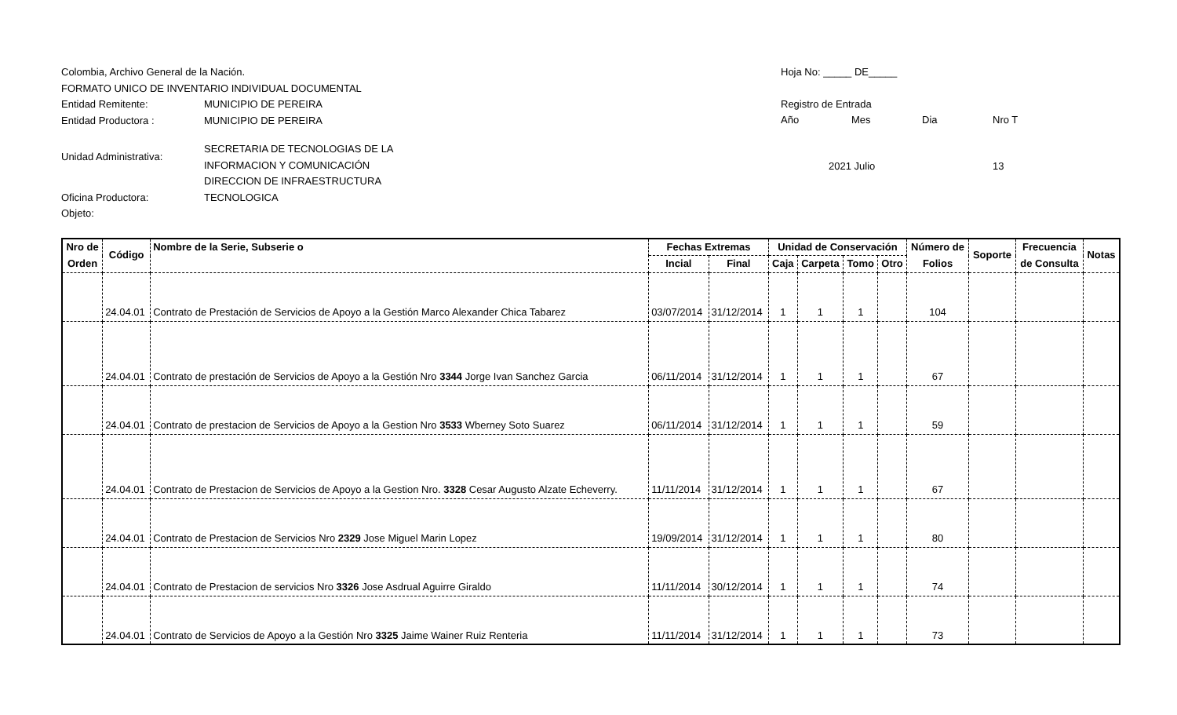Colombia, Archivo General de la Nación.
FORMATO UNICO DE INVENTARIO INDIVIDUAL DOCUMENTAL
Entidad Remitente: MUNICIPIO DE PEREIRA
Entidad Productora : MUNICIPIO DE PEREIRA
Unidad Administrativa: SECRETARIA DE TECNOLOGIAS DE LA
INFORMACION Y COMUNICACIÓN
Oficina Productora: DIRECCION DE INFRAESTRUCTURA
TECNOLOGICA
Objeto:
Hoja No: _____ DE_____
Registro de Entrada
Año Mes Dia Nro T
2021 Julio 13
| Nro de Orden | Código | Nombre de la Serie, Subserie o | Fechas Extremas | | Unidad de Conservación | | | | Número de Folios | Soporte | Frecuencia de Consulta | Notas |
| --- | --- | --- | --- | --- | --- | --- | --- | --- | --- | --- | --- | --- |
| | | | Incial | Final | Caja | Carpeta | Tomo | Otro | | | | |
| | 24.04.01 | Contrato de Prestación de Servicios de Apoyo a la Gestión Marco Alexander Chica Tabarez | 03/07/2014 | 31/12/2014 | 1 | 1 | 1 | | 104 | | | |
| | 24.04.01 | Contrato de prestación de Servicios de Apoyo a la Gestión Nro 3344 Jorge Ivan Sanchez Garcia | 06/11/2014 | 31/12/2014 | 1 | 1 | 1 | | 67 | | | |
| | 24.04.01 | Contrato de prestacion de Servicios de Apoyo a la Gestion Nro 3533 Wberney Soto Suarez | 06/11/2014 | 31/12/2014 | 1 | 1 | 1 | | 59 | | | |
| | 24.04.01 | Contrato de Prestacion de Servicios de Apoyo a la Gestion Nro. 3328 Cesar Augusto Alzate Echeverry. | 11/11/2014 | 31/12/2014 | 1 | 1 | 1 | | 67 | | | |
| | 24.04.01 | Contrato de Prestacion de Servicios Nro 2329 Jose Miguel Marin Lopez | 19/09/2014 | 31/12/2014 | 1 | 1 | 1 | | 80 | | | |
| | 24.04.01 | Contrato de Prestacion de servicios Nro 3326 Jose Asdrual Aguirre Giraldo | 11/11/2014 | 30/12/2014 | 1 | 1 | 1 | | 74 | | | |
| | 24.04.01 | Contrato de Servicios de Apoyo a la Gestión Nro 3325 Jaime Wainer Ruiz Renteria | 11/11/2014 | 31/12/2014 | 1 | 1 | 1 | | 73 | | | |